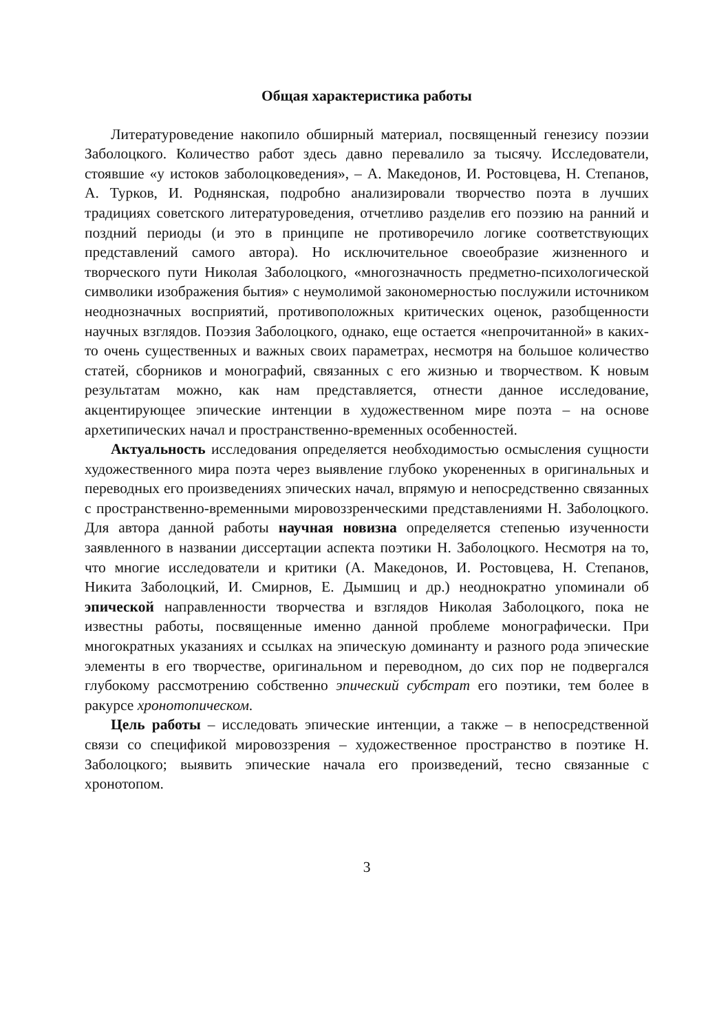Общая характеристика работы
Литературоведение накопило обширный материал, посвященный генезису поэзии Заболоцкого. Количество работ здесь давно перевалило за тысячу. Исследователи, стоявшие «у истоков заболоцковедения», – А. Македонов, И. Ростовцева, Н. Степанов, А. Турков, И. Роднянская, подробно анализировали творчество поэта в лучших традициях советского литературоведения, отчетливо разделив его поэзию на ранний и поздний периоды (и это в принципе не противоречило логике соответствующих представлений самого автора). Но исключительное своеобразие жизненного и творческого пути Николая Заболоцкого, «многозначность предметно-психологической символики изображения бытия» с неумолимой закономерностью послужили источником неоднозначных восприятий, противоположных критических оценок, разобщенности научных взглядов. Поэзия Заболоцкого, однако, еще остается «непрочитанной» в каких-то очень существенных и важных своих параметрах, несмотря на большое количество статей, сборников и монографий, связанных с его жизнью и творчеством. К новым результатам можно, как нам представляется, отнести данное исследование, акцентирующее эпические интенции в художественном мире поэта – на основе архетипических начал и пространственно-временных особенностей.
Актуальность исследования определяется необходимостью осмысления сущности художественного мира поэта через выявление глубоко укорененных в оригинальных и переводных его произведениях эпических начал, впрямую и непосредственно связанных с пространственно-временными мировоззренческими представлениями Н. Заболоцкого. Для автора данной работы научная новизна определяется степенью изученности заявленного в названии диссертации аспекта поэтики Н. Заболоцкого. Несмотря на то, что многие исследователи и критики (А. Македонов, И. Ростовцева, Н. Степанов, Никита Заболоцкий, И. Смирнов, Е. Дымшиц и др.) неоднократно упоминали об эпической направленности творчества и взглядов Николая Заболоцкого, пока не известны работы, посвященные именно данной проблеме монографически. При многократных указаниях и ссылках на эпическую доминанту и разного рода эпические элементы в его творчестве, оригинальном и переводном, до сих пор не подвергался глубокому рассмотрению собственно эпический субстрат его поэтики, тем более в ракурсе хронотопическом.
Цель работы – исследовать эпические интенции, а также – в непосредственной связи со спецификой мировоззрения – художественное пространство в поэтике Н. Заболоцкого; выявить эпические начала его произведений, тесно связанные с хронотопом.
3